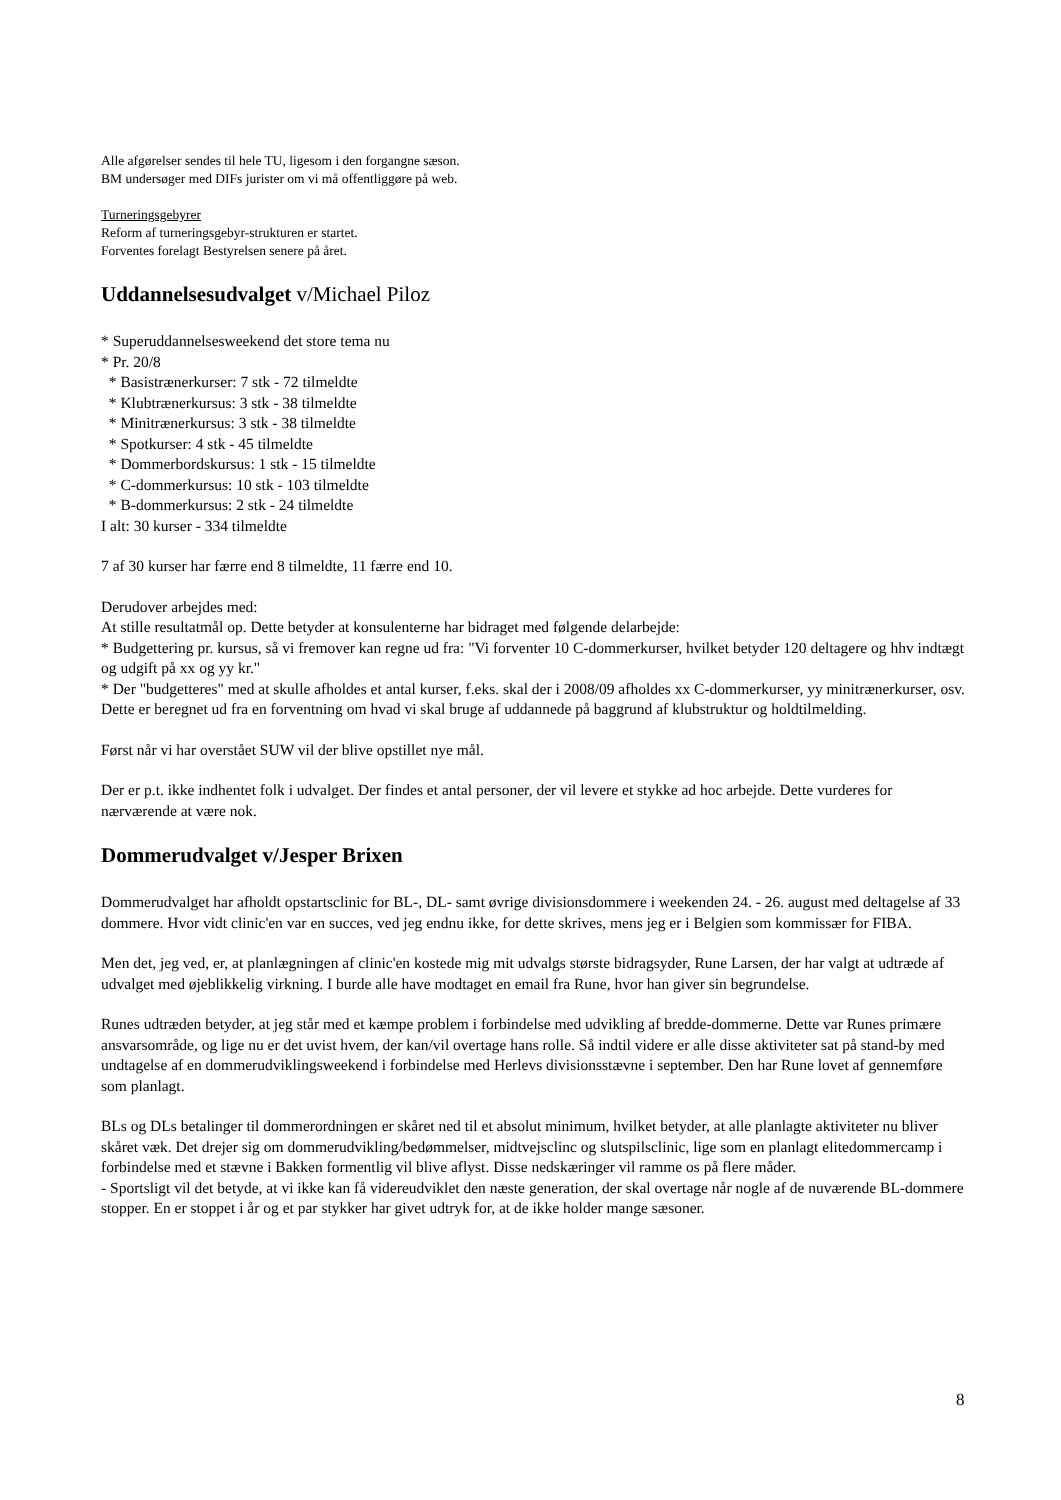Alle afgørelser sendes til hele TU, ligesom i den forgangne sæson.
BM undersøger med DIFs jurister om vi må offentliggøre på web.
Turneringsgebyrer
Reform af turneringsgebyr-strukturen er startet.
Forventes forelagt Bestyrelsen senere på året.
Uddannelsesudvalget v/Michael Piloz
* Superuddannelsesweekend det store tema nu
* Pr. 20/8
* Basistrænerkurser: 7 stk - 72 tilmeldte
* Klubtrænerkursus: 3 stk - 38 tilmeldte
* Minitrænerkursus: 3 stk - 38 tilmeldte
* Spotkurser: 4 stk - 45 tilmeldte
* Dommerbordskursus: 1 stk - 15 tilmeldte
* C-dommerkursus: 10 stk - 103 tilmeldte
* B-dommerkursus: 2 stk - 24 tilmeldte
I alt: 30 kurser - 334 tilmeldte
7 af 30 kurser har færre end 8 tilmeldte, 11 færre end 10.
Derudover arbejdes med:
At stille resultatmål op. Dette betyder at konsulenterne har bidraget med følgende delarbejde:
* Budgettering pr. kursus, så vi fremover kan regne ud fra: "Vi forventer 10 C-dommerkurser, hvilket betyder 120 deltagere og hhv indtægt og udgift på xx og yy kr."
* Der "budgetteres" med at skulle afholdes et antal kurser, f.eks. skal der i 2008/09 afholdes xx C-dommerkurser, yy minitrænerkurser, osv. Dette er beregnet ud fra en forventning om hvad vi skal bruge af uddannede på baggrund af klubstruktur og holdtilmelding.
Først når vi har overstået SUW vil der blive opstillet nye mål.
Der er p.t. ikke indhentet folk i udvalget. Der findes et antal personer, der vil levere et stykke ad hoc arbejde. Dette vurderes for nærværende at være nok.
Dommerudvalget v/Jesper Brixen
Dommerudvalget har afholdt opstartsclinic for BL-, DL- samt øvrige divisionsdommere i weekenden 24. - 26. august med deltagelse af 33 dommere. Hvor vidt clinic'en var en succes, ved jeg endnu ikke, for dette skrives, mens jeg er i Belgien som kommissær for FIBA.
Men det, jeg ved, er, at planlægningen af clinic'en kostede mig mit udvalgs største bidragsyder, Rune Larsen, der har valgt at udtræde af udvalget med øjeblikkelig virkning. I burde alle have modtaget en email fra Rune, hvor han giver sin begrundelse.
Runes udtræden betyder, at jeg står med et kæmpe problem i forbindelse med udvikling af bredde-dommerne. Dette var Runes primære ansvarsområde, og lige nu er det uvist hvem, der kan/vil overtage hans rolle. Så indtil videre er alle disse aktiviteter sat på stand-by med undtagelse af en dommerudviklingsweekend i forbindelse med Herlevs divisionsstævne i september. Den har Rune lovet af gennemføre som planlagt.
BLs og DLs betalinger til dommerordningen er skåret ned til et absolut minimum, hvilket betyder, at alle planlagte aktiviteter nu bliver skåret væk. Det drejer sig om dommerudvikling/bedømmelser, midtvejsclinc og slutspilsclinic, lige som en planlagt elitedommercamp i forbindelse med et stævne i Bakken formentlig vil blive aflyst. Disse nedskæringer vil ramme os på flere måder.
- Sportsligt vil det betyde, at vi ikke kan få videreudviklet den næste generation, der skal overtage når nogle af de nuværende BL-dommere stopper. En er stoppet i år og et par stykker har givet udtryk for, at de ikke holder mange sæsoner.
8